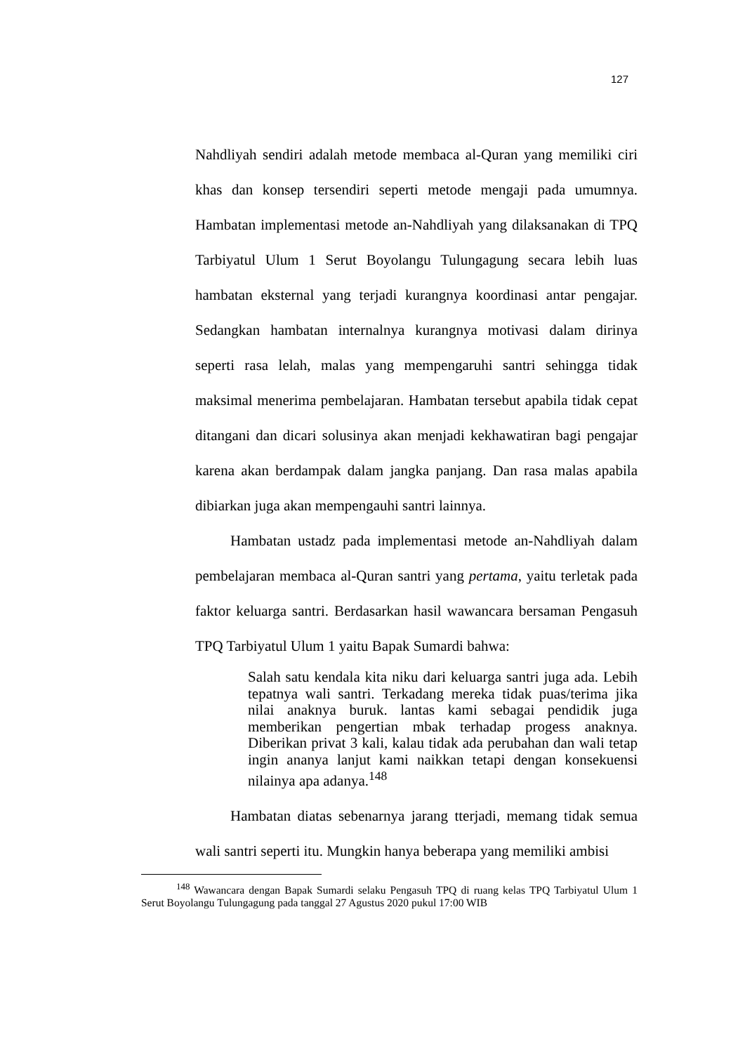127
Nahdliyah sendiri adalah metode membaca al-Quran yang memiliki ciri khas dan konsep tersendiri seperti metode mengaji pada umumnya. Hambatan implementasi metode an-Nahdliyah yang dilaksanakan di TPQ Tarbiyatul Ulum 1 Serut Boyolangu Tulungagung secara lebih luas hambatan eksternal yang terjadi kurangnya koordinasi antar pengajar. Sedangkan hambatan internalnya kurangnya motivasi dalam dirinya seperti rasa lelah, malas yang mempengaruhi santri sehingga tidak maksimal menerima pembelajaran. Hambatan tersebut apabila tidak cepat ditangani dan dicari solusinya akan menjadi kekhawatiran bagi pengajar karena akan berdampak dalam jangka panjang. Dan rasa malas apabila dibiarkan juga akan mempengauhi santri lainnya.
Hambatan ustadz pada implementasi metode an-Nahdliyah dalam pembelajaran membaca al-Quran santri yang pertama, yaitu terletak pada faktor keluarga santri. Berdasarkan hasil wawancara bersaman Pengasuh TPQ Tarbiyatul Ulum 1 yaitu Bapak Sumardi bahwa:
Salah satu kendala kita niku dari keluarga santri juga ada. Lebih tepatnya wali santri. Terkadang mereka tidak puas/terima jika nilai anaknya buruk. lantas kami sebagai pendidik juga memberikan pengertian mbak terhadap progess anaknya. Diberikan privat 3 kali, kalau tidak ada perubahan dan wali tetap ingin ananya lanjut kami naikkan tetapi dengan konsekuensi nilainya apa adanya.<sup>148</sup>
Hambatan diatas sebenarnya jarang tterjadi, memang tidak semua wali santri seperti itu. Mungkin hanya beberapa yang memiliki ambisi
<sup>148</sup> Wawancara dengan Bapak Sumardi selaku Pengasuh TPQ di ruang kelas TPQ Tarbiyatul Ulum 1 Serut Boyolangu Tulungagung pada tanggal 27 Agustus 2020 pukul 17:00 WIB